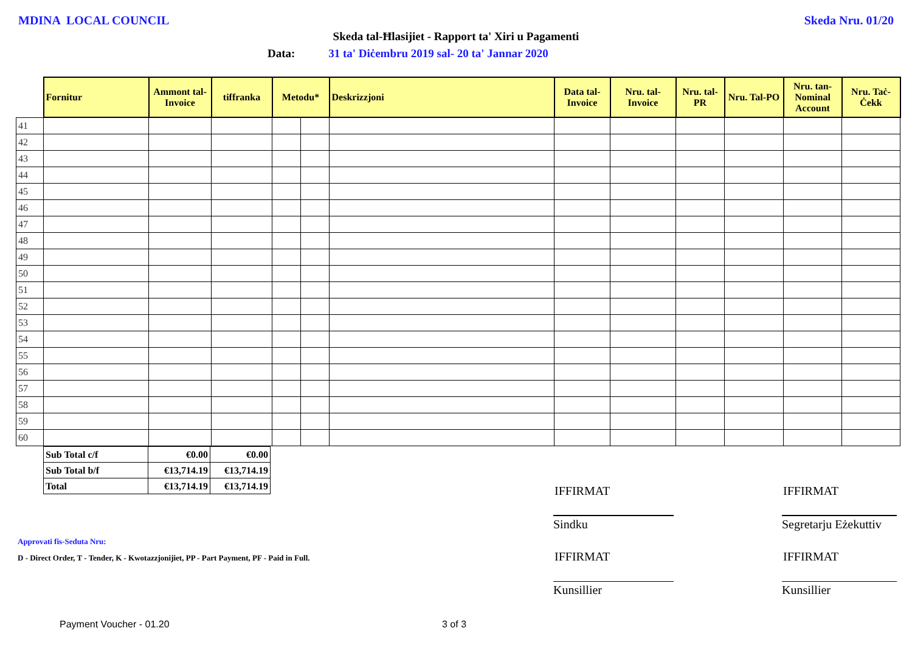MDINA LOCAL COUNCIL Skeda Nru. 01/20
Skeda tal-Ħlasijiet - Rapport ta' Xiri u Pagamenti
Data: 31 ta' Diċembru 2019 sal- 20 ta' Jannar 2020
| | Fornitur | Ammont tal-Invoice | tiffranka | Metodu* | | Deskrizzjoni | Data tal-Invoice | Nru. tal-Invoice | Nru. tal-PR | Nru. Tal-PO | Nru. tan-Nominal Account | Nru. Taċ-Ċekk |
| --- | --- | --- | --- | --- | --- | --- | --- | --- | --- | --- | --- | --- |
| 41 | | | | | | | | | | | | |
| 42 | | | | | | | | | | | | |
| 43 | | | | | | | | | | | | |
| 44 | | | | | | | | | | | | |
| 45 | | | | | | | | | | | | |
| 46 | | | | | | | | | | | | |
| 47 | | | | | | | | | | | | |
| 48 | | | | | | | | | | | | |
| 49 | | | | | | | | | | | | |
| 50 | | | | | | | | | | | | |
| 51 | | | | | | | | | | | | |
| 52 | | | | | | | | | | | | |
| 53 | | | | | | | | | | | | |
| 54 | | | | | | | | | | | | |
| 55 | | | | | | | | | | | | |
| 56 | | | | | | | | | | | | |
| 57 | | | | | | | | | | | | |
| 58 | | | | | | | | | | | | |
| 59 | | | | | | | | | | | | |
| 60 | | | | | | | | | | | | |
| Sub Total c/f | €0.00 | €0.00 |
| Sub Total b/f | €13,714.19 | €13,714.19 |
| Total | €13,714.19 | €13,714.19 |
IFFIRMAT IFFIRMAT
Sindku
Segretarju Eżekuttiv
Approvati fis-Seduta Nru:
D - Direct Order, T - Tender, K - Kwotazzjonijiet, PP - Part Payment, PF - Paid in Full.
IFFIRMAT IFFIRMAT
Kunsillier Kunsillier
Payment Voucher - 01.20 3 of 3